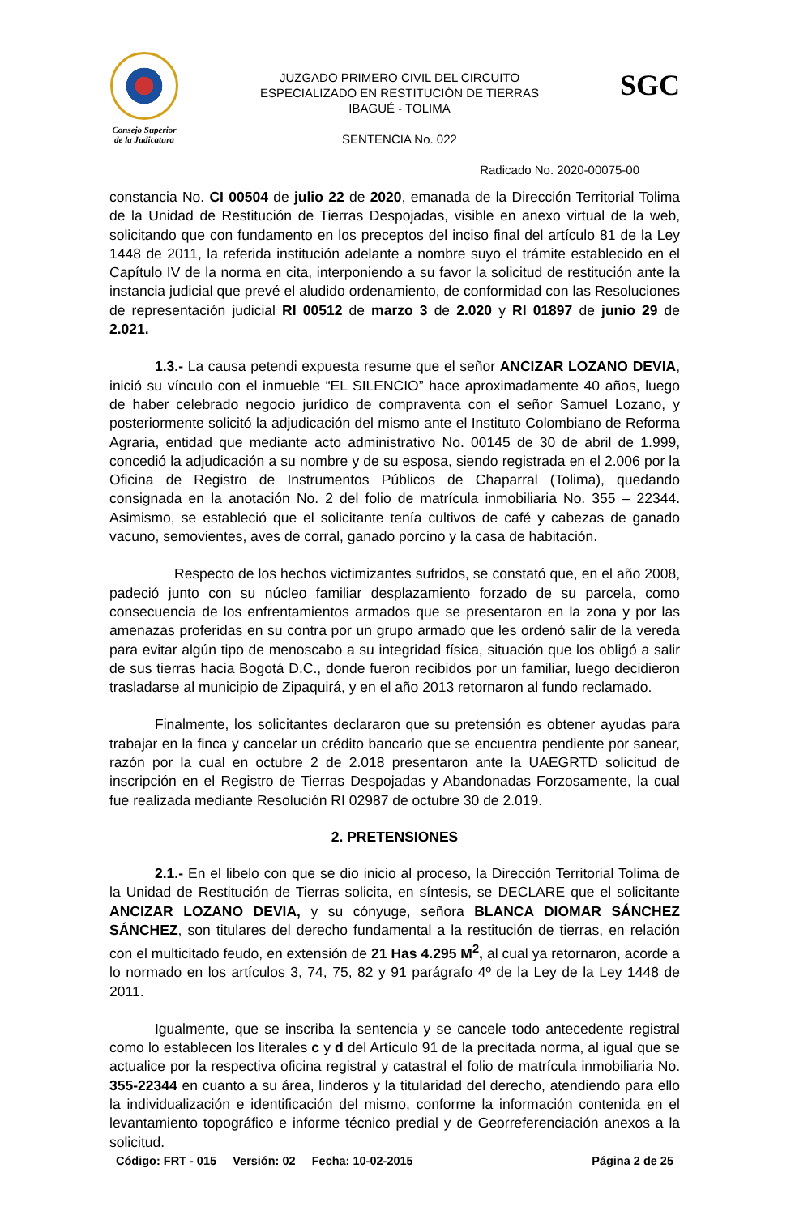Consejo Superior
de la Judicatura
JUZGADO PRIMERO CIVIL DEL CIRCUITO
ESPECIALIZADO EN RESTITUCIÓN DE TIERRAS
IBAGUÉ - TOLIMA
SENTENCIA No. 022
SGC
Radicado No. 2020-00075-00
constancia No. CI 00504 de julio 22 de 2020, emanada de la Dirección Territorial Tolima de la Unidad de Restitución de Tierras Despojadas, visible en anexo virtual de la web, solicitando que con fundamento en los preceptos del inciso final del artículo 81 de la Ley 1448 de 2011, la referida institución adelante a nombre suyo el trámite establecido en el Capítulo IV de la norma en cita, interponiendo a su favor la solicitud de restitución ante la instancia judicial que prevé el aludido ordenamiento, de conformidad con las Resoluciones de representación judicial RI 00512 de marzo 3 de 2.020 y RI 01897 de junio 29 de 2.021.
1.3.- La causa petendi expuesta resume que el señor ANCIZAR LOZANO DEVIA, inició su vínculo con el inmueble “EL SILENCIO” hace aproximadamente 40 años, luego de haber celebrado negocio jurídico de compraventa con el señor Samuel Lozano, y posteriormente solicitó la adjudicación del mismo ante el Instituto Colombiano de Reforma Agraria, entidad que mediante acto administrativo No. 00145 de 30 de abril de 1.999, concedió la adjudicación a su nombre y de su esposa, siendo registrada en el 2.006 por la Oficina de Registro de Instrumentos Públicos de Chaparral (Tolima), quedando consignada en la anotación No. 2 del folio de matrícula inmobiliaria No. 355 – 22344. Asimismo, se estableció que el solicitante tenía cultivos de café y cabezas de ganado vacuno, semovientes, aves de corral, ganado porcino y la casa de habitación.
Respecto de los hechos victimizantes sufridos, se constató que, en el año 2008, padeció junto con su núcleo familiar desplazamiento forzado de su parcela, como consecuencia de los enfrentamientos armados que se presentaron en la zona y por las amenazas proferidas en su contra por un grupo armado que les ordenó salir de la vereda para evitar algún tipo de menoscabo a su integridad física, situación que los obligó a salir de sus tierras hacia Bogotá D.C., donde fueron recibidos por un familiar, luego decidieron trasladarse al municipio de Zipaquirá, y en el año 2013 retornaron al fundo reclamado.
Finalmente, los solicitantes declararon que su pretensión es obtener ayudas para trabajar en la finca y cancelar un crédito bancario que se encuentra pendiente por sanear, razón por la cual en octubre 2 de 2.018 presentaron ante la UAEGRTD solicitud de inscripción en el Registro de Tierras Despojadas y Abandonadas Forzosamente, la cual fue realizada mediante Resolución RI 02987 de octubre 30 de 2.019.
2. PRETENSIONES
2.1.- En el libelo con que se dio inicio al proceso, la Dirección Territorial Tolima de la Unidad de Restitución de Tierras solicita, en síntesis, se DECLARE que el solicitante ANCIZAR LOZANO DEVIA, y su cónyuge, señora BLANCA DIOMAR SÁNCHEZ SÁNCHEZ, son titulares del derecho fundamental a la restitución de tierras, en relación con el multicitado feudo, en extensión de 21 Has 4.295 M<sup>2</sup>, al cual ya retornaron, acorde a lo normado en los artículos 3, 74, 75, 82 y 91 parágrafo 4º de la Ley de la Ley 1448 de 2011.
Igualmente, que se inscriba la sentencia y se cancele todo antecedente registral como lo establecen los literales c y d del Artículo 91 de la precitada norma, al igual que se actualice por la respectiva oficina registral y catastral el folio de matrícula inmobiliaria No. 355-22344 en cuanto a su área, linderos y la titularidad del derecho, atendiendo para ello la individualización e identificación del mismo, conforme la información contenida en el levantamiento topográfico e informe técnico predial y de Georreferenciación anexos a la solicitud.
Código: FRT - 015 Versión: 02 Fecha: 10-02-2015 Página 2 de 25